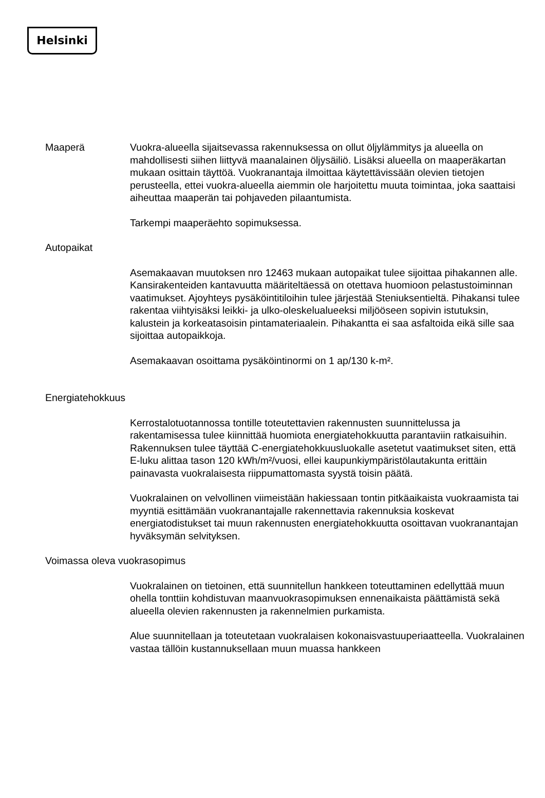Helsinki
Maaperä Vuokra-alueella sijaitsevassa rakennuksessa on ollut öljylämmitys ja alueella on mahdollisesti siihen liittyvä maanalainen öljysäiliö. Lisäksi alueella on maaperäkartan mukaan osittain täyttöä. Vuokranantaja ilmoittaa käytettävissään olevien tietojen perusteella, ettei vuokra-alueella aiemmin ole harjoitettu muuta toimintaa, joka saattaisi aiheuttaa maaperän tai pohjaveden pilaantumista.
Tarkempi maaperäehto sopimuksessa.
Autopaikat
Asemakaavan muutoksen nro 12463 mukaan autopaikat tulee sijoittaa pihakannen alle. Kansirakenteiden kantavuutta määriteltäessä on otettava huomioon pelastustoiminnan vaatimukset. Ajoyhteys pysäköintitiloihin tulee järjestää Steniuksentieltä. Pihakansi tulee rakentaa viihtyisäksi leikki- ja ulko-oleskelualueeksi miljööseen sopivin istutuksin, kalustein ja korkeatasoisin pintamateriaalein. Pihakantta ei saa asfaltoida eikä sille saa sijoittaa autopaikkoja.
Asemakaavan osoittama pysäköintinormi on 1 ap/130 k-m².
Energiatehokkuus
Kerrostalotuotannossa tontille toteutettavien rakennusten suunnittelussa ja rakentamisessa tulee kiinnittää huomiota energiatehokkuutta parantaviin ratkaisuihin. Rakennuksen tulee täyttää C-energiatehokkuusluokalle asetetut vaatimukset siten, että E-luku alittaa tason 120 kWh/m²/vuosi, ellei kaupunkiympäristölautakunta erittäin painavasta vuokralaisesta riippumattomasta syystä toisin päätä.
Vuokralainen on velvollinen viimeistään hakiessaan tontin pitkäaikaista vuokraamista tai myyntiä esittämään vuokranantajalle rakennettavia rakennuksia koskevat energiatodistukset tai muun rakennusten energiatehokkuutta osoittavan vuokranantajan hyväksymän selvityksen.
Voimassa oleva vuokrasopimus
Vuokralainen on tietoinen, että suunnitellun hankkeen toteuttaminen edellyttää muun ohella tonttiin kohdistuvan maanvuokrasopimuksen ennenaikaista päättämistä sekä alueella olevien rakennusten ja rakennelmien purkamista.
Alue suunnitellaan ja toteutetaan vuokralaisen kokonaisvastuuperiaatteella. Vuokralainen vastaa tällöin kustannuksellaan muun muassa hankkeen